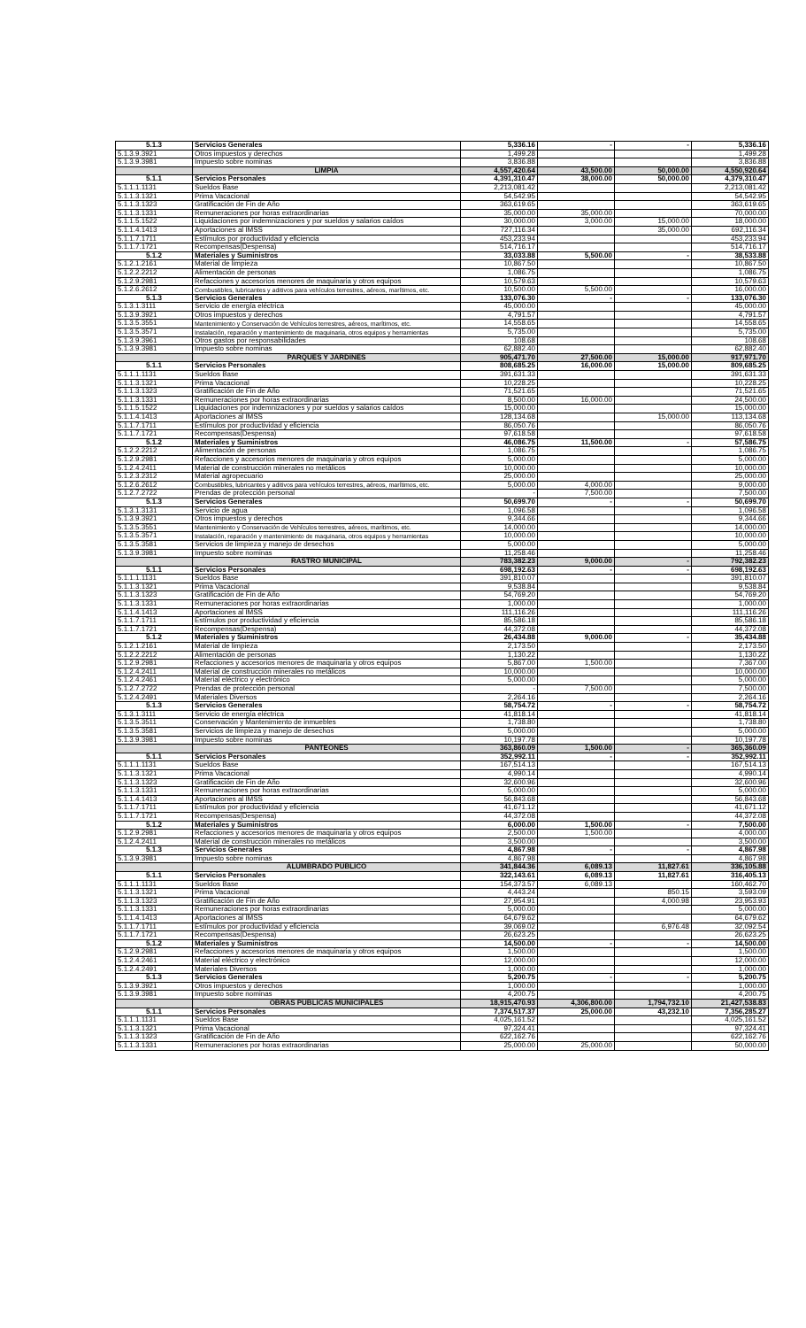| 5.1.3 | Servicios Generales | 5,336.16 | - | - | 5,336.16 |
| 5.1.3.9.3921 | Otros impuestos y derechos | 1,499.28 | | | 1,499.28 |
| 5.1.3.9.3981 | Impuesto sobre nominas | 3,836.88 | | | 3,836.88 |
| | LIMPIA | 4,557,420.64 | 43,500.00 | 50,000.00 | 4,550,920.64 |
| 5.1.1 | Servicios Personales | 4,391,310.47 | 38,000.00 | 50,000.00 | 4,379,310.47 |
| 5.1.1.1.1131 | Sueldos Base | 2,213,081.42 | | | 2,213,081.42 |
| 5.1.1.3.1321 | Prima Vacacional | 54,542.95 | | | 54,542.95 |
| 5.1.1.3.1323 | Gratificación de Fin de Año | 363,619.65 | | | 363,619.65 |
| 5.1.1.3.1331 | Remuneraciones por horas extraordinarias | 35,000.00 | 35,000.00 | | 70,000.00 |
| 5.1.1.5.1522 | Liquidaciones por indemnizaciones y por sueldos y salarios caídos | 30,000.00 | 3,000.00 | 15,000.00 | 18,000.00 |
| 5.1.1.4.1413 | Aportaciones al IMSS | 727,116.34 | | 35,000.00 | 692,116.34 |
| 5.1.1.7.1711 | Estímulos por productividad y eficiencia | 453,233.94 | | | 453,233.94 |
| 5.1.1.7.1721 | Recompensas(Despensa) | 514,716.17 | | | 514,716.17 |
| 5.1.2 | Materiales y Suministros | 33,033.88 | 5,500.00 | - | 38,533.88 |
| 5.1.2.1.2161 | Material de limpieza | 10,867.50 | | | 10,867.50 |
| 5.1.2.2.2212 | Alimentación de personas | 1,086.75 | | | 1,086.75 |
| 5.1.2.9.2981 | Refacciones y accesorios menores de maquinaria y otros equipos | 10,579.63 | | | 10,579.63 |
| 5.1.2.6.2612 | Combustibles, lubricantes y aditivos para vehículos terrestres, aéreos, marítimos, etc. | 10,500.00 | 5,500.00 | | 16,000.00 |
| 5.1.3 | Servicios Generales | 133,076.30 | - | - | 133,076.30 |
| 5.1.3.1.3111 | Servicio de energía eléctrica | 45,000.00 | | | 45,000.00 |
| 5.1.3.9.3921 | Otros impuestos y derechos | 4,791.57 | | | 4,791.57 |
| 5.1.3.5.3551 | Mantenimiento y Conservación de Vehículos terrestres, aéreos, marítimos, etc. | 14,558.65 | | | 14,558.65 |
| 5.1.3.5.3571 | Instalación, reparación y mantenimiento de maquinaria, otros equipos y herramientas | 5,735.00 | | | 5,735.00 |
| 5.1.3.9.3961 | Otros gastos por responsabilidades | 108.68 | | | 108.68 |
| 5.1.3.9.3981 | Impuesto sobre nominas | 62,882.40 | | | 62,882.40 |
| | PARQUES Y JARDINES | 905,471.70 | 27,500.00 | 15,000.00 | 917,971.70 |
| 5.1.1 | Servicios Personales | 808,685.25 | 16,000.00 | 15,000.00 | 809,685.25 |
| 5.1.1.1.1131 | Sueldos Base | 391,631.33 | | | 391,631.33 |
| 5.1.1.3.1321 | Prima Vacacional | 10,228.25 | | | 10,228.25 |
| 5.1.1.3.1323 | Gratificación de Fin de Año | 71,521.65 | | | 71,521.65 |
| 5.1.1.3.1331 | Remuneraciones por horas extraordinarias | 8,500.00 | 16,000.00 | | 24,500.00 |
| 5.1.1.5.1522 | Liquidaciones por indemnizaciones y por sueldos y salarios caídos | 15,000.00 | | | 15,000.00 |
| 5.1.1.4.1413 | Aportaciones al IMSS | 128,134.68 | | 15,000.00 | 113,134.68 |
| 5.1.1.7.1711 | Estímulos por productividad y eficiencia | 86,050.76 | | | 86,050.76 |
| 5.1.1.7.1721 | Recompensas(Despensa) | 97,618.58 | | | 97,618.58 |
| 5.1.2 | Materiales y Suministros | 46,086.75 | 11,500.00 | - | 57,586.75 |
| 5.1.2.2.2212 | Alimentación de personas | 1,086.75 | | | 1,086.75 |
| 5.1.2.9.2981 | Refacciones y accesorios menores de maquinaria y otros equipos | 5,000.00 | | | 5,000.00 |
| 5.1.2.4.2411 | Material de construcción minerales no metálicos | 10,000.00 | | | 10,000.00 |
| 5.1.2.3.2312 | Material agropecuario | 25,000.00 | | | 25,000.00 |
| 5.1.2.6.2612 | Combustibles, lubricantes y aditivos para vehículos terrestres, aéreos, marítimos, etc. | 5,000.00 | 4,000.00 | | 9,000.00 |
| 5.1.2.7.2722 | Prendas de protección personal | - | 7,500.00 | | 7,500.00 |
| 5.1.3 | Servicios Generales | 50,699.70 | - | - | 50,699.70 |
| 5.1.3.1.3131 | Servicio de agua | 1,096.58 | | | 1,096.58 |
| 5.1.3.9.3921 | Otros impuestos y derechos | 9,344.66 | | | 9,344.66 |
| 5.1.3.5.3551 | Mantenimiento y Conservación de Vehículos terrestres, aéreos, marítimos, etc. | 14,000.00 | | | 14,000.00 |
| 5.1.3.5.3571 | Instalación, reparación y mantenimiento de maquinaria, otros equipos y herramientas | 10,000.00 | | | 10,000.00 |
| 5.1.3.5.3581 | Servicios de limpieza y manejo de desechos | 5,000.00 | | | 5,000.00 |
| 5.1.3.9.3981 | Impuesto sobre nominas | 11,258.46 | | | 11,258.46 |
| | RASTRO MUNICIPAL | 783,382.23 | 9,000.00 | - | 792,382.23 |
| 5.1.1 | Servicios Personales | 698,192.63 | - | - | 698,192.63 |
| 5.1.1.1.1131 | Sueldos Base | 391,810.07 | | | 391,810.07 |
| 5.1.1.3.1321 | Prima Vacacional | 9,538.84 | | | 9,538.84 |
| 5.1.1.3.1323 | Gratificación de Fin de Año | 54,769.20 | | | 54,769.20 |
| 5.1.1.3.1331 | Remuneraciones por horas extraordinarias | 1,000.00 | | | 1,000.00 |
| 5.1.1.4.1413 | Aportaciones al IMSS | 111,116.26 | | | 111,116.26 |
| 5.1.1.7.1711 | Estímulos por productividad y eficiencia | 85,586.18 | | | 85,586.18 |
| 5.1.1.7.1721 | Recompensas(Despensa) | 44,372.08 | | | 44,372.08 |
| 5.1.2 | Materiales y Suministros | 26,434.88 | 9,000.00 | - | 35,434.88 |
| 5.1.2.1.2161 | Material de limpieza | 2,173.50 | | | 2,173.50 |
| 5.1.2.2.2212 | Alimentación de personas | 1,130.22 | | | 1,130.22 |
| 5.1.2.9.2981 | Refacciones y accesorios menores de maquinaria y otros equipos | 5,867.00 | 1,500.00 | | 7,367.00 |
| 5.1.2.4.2411 | Material de construcción minerales no metálicos | 10,000.00 | | | 10,000.00 |
| 5.1.2.4.2461 | Material eléctrico y electrónico | 5,000.00 | | | 5,000.00 |
| 5.1.2.7.2722 | Prendas de protección personal | - | 7,500.00 | | 7,500.00 |
| 5.1.2.4.2491 | Materiales Diversos | 2,264.16 | | | 2,264.16 |
| 5.1.3 | Servicios Generales | 58,754.72 | - | - | 58,754.72 |
| 5.1.3.1.3111 | Servicio de energía eléctrica | 41,818.14 | | | 41,818.14 |
| 5.1.3.5.3511 | Conservación y Mantenimiento de inmuebles | 1,738.80 | | | 1,738.80 |
| 5.1.3.5.3581 | Servicios de limpieza y manejo de desechos | 5,000.00 | | | 5,000.00 |
| 5.1.3.9.3981 | Impuesto sobre nominas | 10,197.78 | | | 10,197.78 |
| | PANTEONES | 363,860.09 | 1,500.00 | - | 365,360.09 |
| 5.1.1 | Servicios Personales | 352,992.11 | - | - | 352,992.11 |
| 5.1.1.1.1131 | Sueldos Base | 167,514.13 | | | 167,514.13 |
| 5.1.1.3.1321 | Prima Vacacional | 4,990.14 | | | 4,990.14 |
| 5.1.1.3.1323 | Gratificación de Fin de Año | 32,600.96 | | | 32,600.96 |
| 5.1.1.3.1331 | Remuneraciones por horas extraordinarias | 5,000.00 | | | 5,000.00 |
| 5.1.1.4.1413 | Aportaciones al IMSS | 56,843.68 | | | 56,843.68 |
| 5.1.1.7.1711 | Estímulos por productividad y eficiencia | 41,671.12 | | | 41,671.12 |
| 5.1.1.7.1721 | Recompensas(Despensa) | 44,372.08 | | | 44,372.08 |
| 5.1.2 | Materiales y Suministros | 6,000.00 | 1,500.00 | - | 7,500.00 |
| 5.1.2.9.2981 | Refacciones y accesorios menores de maquinaria y otros equipos | 2,500.00 | 1,500.00 | | 4,000.00 |
| 5.1.2.4.2411 | Material de construcción minerales no metálicos | 3,500.00 | | | 3,500.00 |
| 5.1.3 | Servicios Generales | 4,867.98 | - | - | 4,867.98 |
| 5.1.3.9.3981 | Impuesto sobre nominas | 4,867.98 | | | 4,867.98 |
| | ALUMBRADO PUBLICO | 341,844.36 | 6,089.13 | 11,827.61 | 336,105.88 |
| 5.1.1 | Servicios Personales | 322,143.61 | 6,089.13 | 11,827.61 | 316,405.13 |
| 5.1.1.1.1131 | Sueldos Base | 154,373.57 | 6,089.13 | | 160,462.70 |
| 5.1.1.3.1321 | Prima Vacacional | 4,443.24 | | 850.15 | 3,593.09 |
| 5.1.1.3.1323 | Gratificación de Fin de Año | 27,954.91 | | 4,000.98 | 23,953.93 |
| 5.1.1.3.1331 | Remuneraciones por horas extraordinarias | 5,000.00 | | | 5,000.00 |
| 5.1.1.4.1413 | Aportaciones al IMSS | 64,679.62 | | | 64,679.62 |
| 5.1.1.7.1711 | Estímulos por productividad y eficiencia | 39,069.02 | | 6,976.48 | 32,092.54 |
| 5.1.1.7.1721 | Recompensas(Despensa) | 26,623.25 | | | 26,623.25 |
| 5.1.2 | Materiales y Suministros | 14,500.00 | - | - | 14,500.00 |
| 5.1.2.9.2981 | Refacciones y accesorios menores de maquinaria y otros equipos | 1,500.00 | | | 1,500.00 |
| 5.1.2.4.2461 | Material eléctrico y electrónico | 12,000.00 | | | 12,000.00 |
| 5.1.2.4.2491 | Materiales Diversos | 1,000.00 | | | 1,000.00 |
| 5.1.3 | Servicios Generales | 5,200.75 | - | - | 5,200.75 |
| 5.1.3.9.3921 | Otros impuestos y derechos | 1,000.00 | | | 1,000.00 |
| 5.1.3.9.3981 | Impuesto sobre nominas | 4,200.75 | | | 4,200.75 |
| | OBRAS PUBLICAS MUNICIPALES | 18,915,470.93 | 4,306,800.00 | 1,794,732.10 | 21,427,538.83 |
| 5.1.1 | Servicios Personales | 7,374,517.37 | 25,000.00 | 43,232.10 | 7,356,285.27 |
| 5.1.1.1.1131 | Sueldos Base | 4,025,161.52 | | | 4,025,161.52 |
| 5.1.1.3.1321 | Prima Vacacional | 97,324.41 | | | 97,324.41 |
| 5.1.1.3.1323 | Gratificación de Fin de Año | 622,162.76 | | | 622,162.76 |
| 5.1.1.3.1331 | Remuneraciones por horas extraordinarias | 25,000.00 | 25,000.00 | | 50,000.00 |